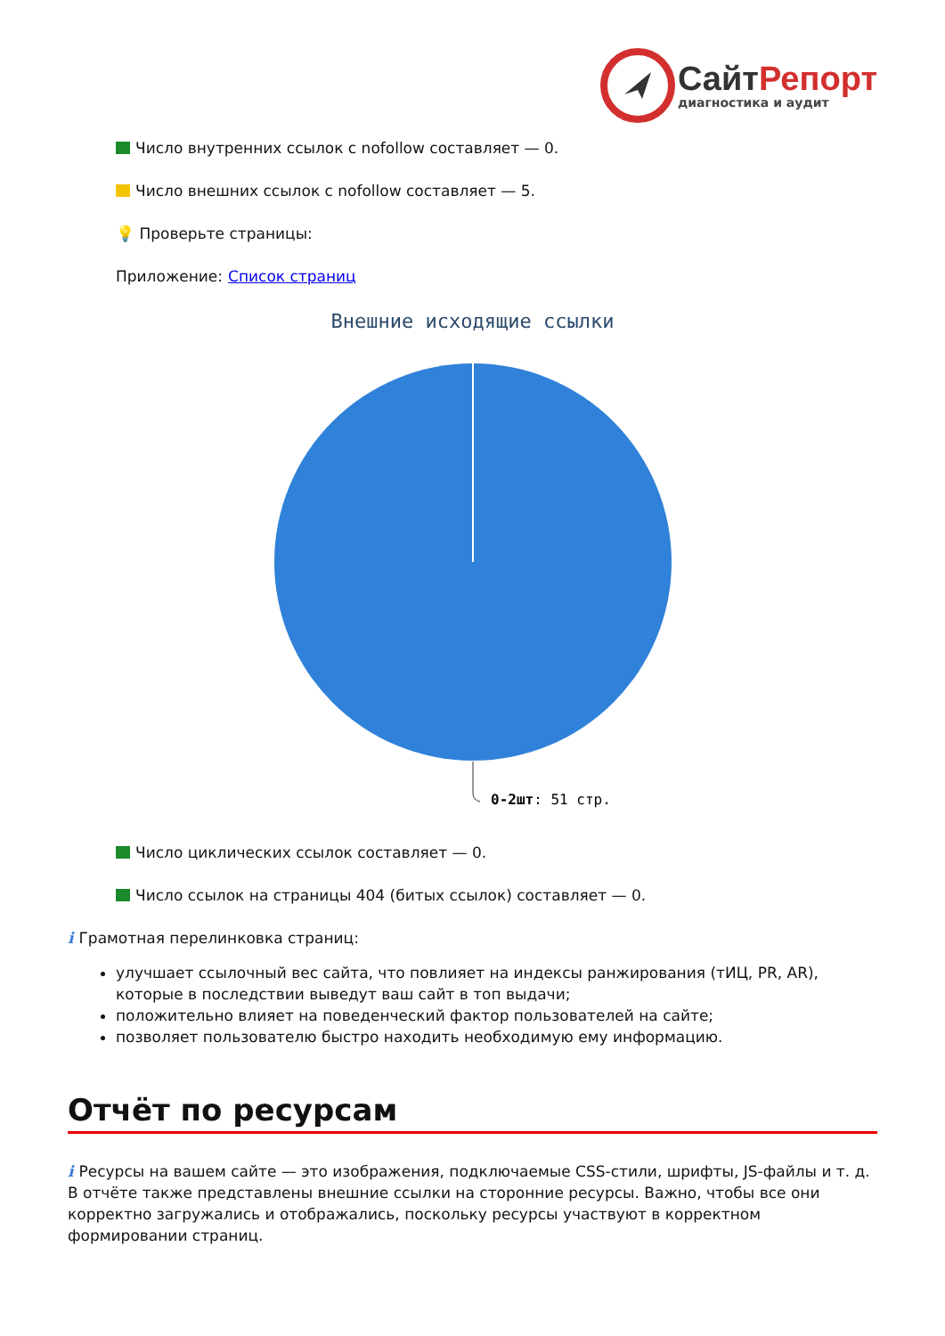СайтРепорт
диагностика и аудит
Число внутренних ссылок с nofollow составляет — 0.
Число внешних ссылок с nofollow составляет — 5.
💡 Проверьте страницы:
Приложение: Список страниц
Внешние исходящие ссылки
0-2шт: 51 стр.
Число циклических ссылок составляет — 0.
Число ссылок на страницы 404 (битых ссылок) составляет — 0.
i Грамотная перелинковка страниц:
улучшает ссылочный вес сайта, что повлияет на индексы ранжирования (тИЦ, PR, AR), которые в последствии выведут ваш сайт в топ выдачи;
положительно влияет на поведенческий фактор пользователей на сайте;
позволяет пользователю быстро находить необходимую ему информацию.
Отчёт по ресурсам
i Ресурсы на вашем сайте — это изображения, подключаемые CSS-стили, шрифты, JS-файлы и т. д. В отчёте также представлены внешние ссылки на сторонние ресурсы. Важно, чтобы все они корректно загружались и отображались, поскольку ресурсы участвуют в корректном формировании страниц.